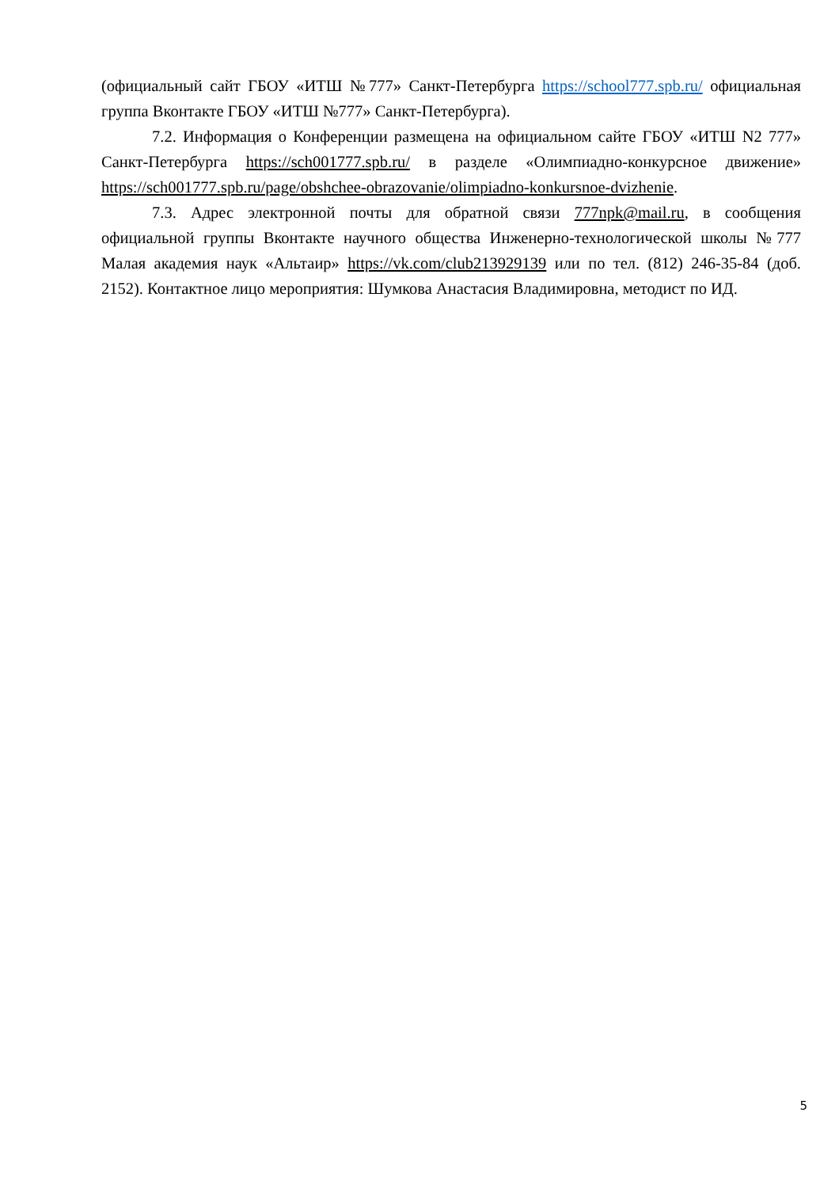(официальный сайт ГБОУ «ИТШ №777» Санкт-Петербурга https://school777.spb.ru/ официальная группа Вконтакте ГБОУ «ИТШ №777» Санкт-Петербурга).
7.2. Информация о Конференции размещена на официальном сайте ГБОУ «ИТШ N2 777» Санкт-Петербурга https://sch001777.spb.ru/ в разделе «Олимпиадно-конкурсное движение» https://sch001777.spb.ru/page/obshchee-obrazovanie/olimpiadno-konkursnoe-dvizhenie.
7.3. Адрес электронной почты для обратной связи 777npk@mail.ru, в сообщения официальной группы Вконтакте научного общества Инженерно-технологической школы №777 Малая академия наук «Альтаир» https://vk.com/club213929139 или по тел. (812) 246-35-84 (доб. 2152). Контактное лицо мероприятия: Шумкова Анастасия Владимировна, методист по ИД.
5